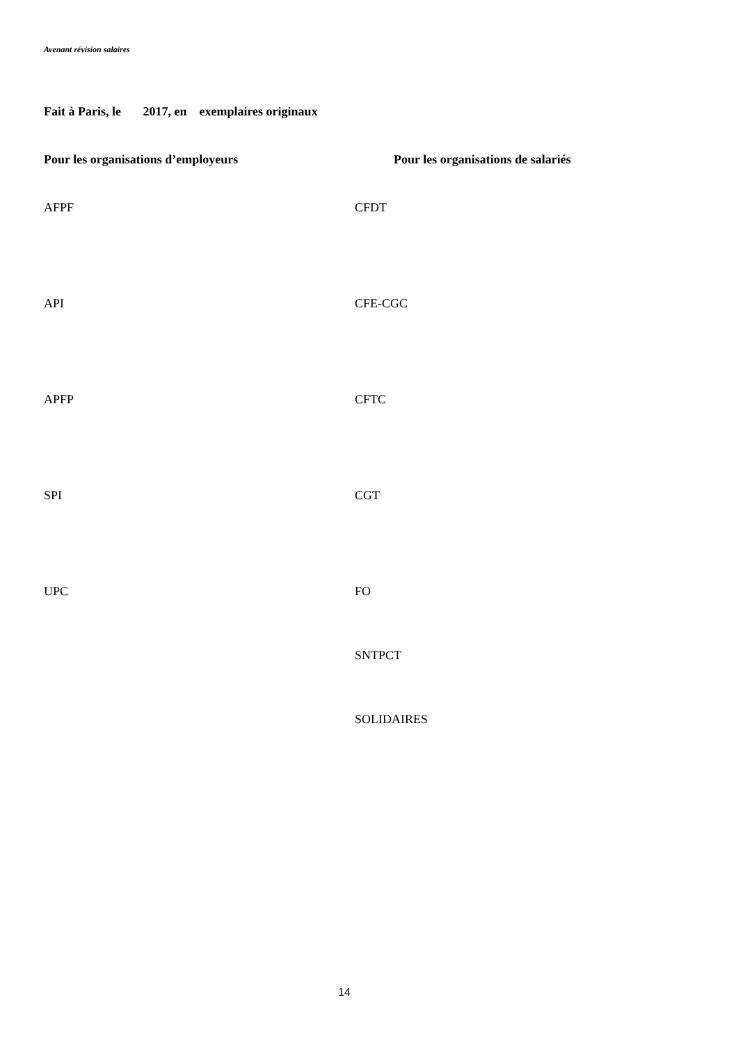Avenant révision salaires
Fait à Paris, le 2017, en exemplaires originaux
Pour les organisations d’employeurs Pour les organisations de salariés
AFPF CFDT
API CFE-CGC
APFP CFTC
SPI CGT
UPC FO
SNTPCT
SOLIDAIRES
14